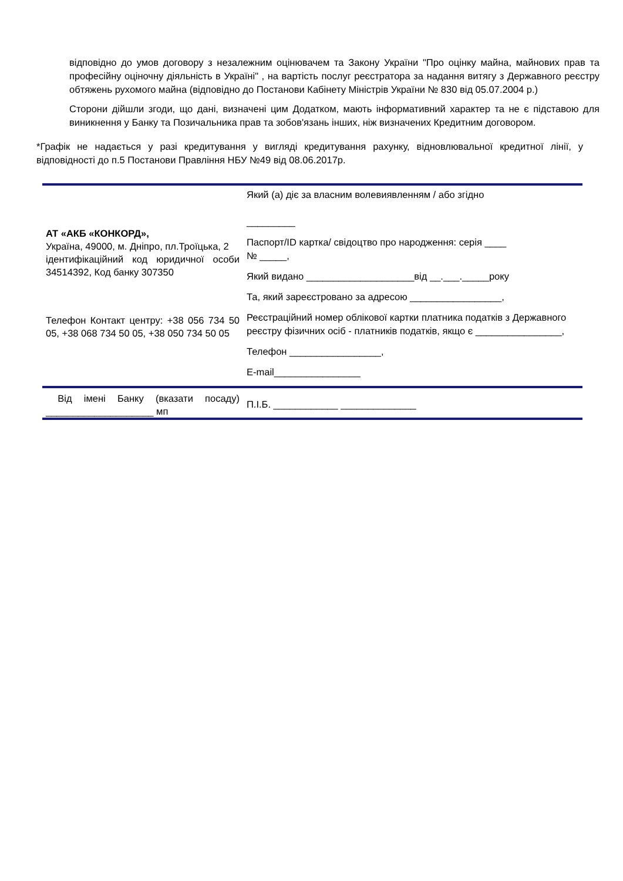відповідно до умов договору з незалежним оцінювачем та Закону України "Про оцінку майна, майнових прав та професійну оціночну діяльність в Україні" , на вартість послуг реєстратора за надання витягу з Державного реєстру обтяжень рухомого майна (відповідно до Постанови Кабінету Міністрів України № 830 від 05.07.2004 р.)
Сторони дійшли згоди, що дані, визначені цим Додатком, мають інформативний характер та не є підставою для виникнення у Банку та Позичальника прав та зобов'язань інших, ніж визначених Кредитним договором.
*Графік не надається у разі кредитування у вигляді кредитування рахунку, відновлювальної кредитної лінії, у відповідності до п.5 Постанови Правління НБУ №49 від 08.06.2017р.
| АТ «АКБ «КОНКОРД», Україна, 49000, м. Дніпро, пл.Троїцька, 2 ідентифікаційний код юридичної особи 34514392, Код банку 307350 Телефон Контакт центру: +38 056 734 50 05, +38 068 734 50 05, +38 050 734 50 05 | Який (а) діє за власним волевиявленням / або згідно _________ Паспорт/ID картка/ свідоцтво про народження: серія ____ № _____, Який видано ____________________від __.___._____року Та, який зареєстровано за адресою _________________, Реєстраційний номер облікової картки платника податків з Державного реєстру фізичних осіб - платників податків, якщо є ________________, Телефон _________________, E-mail________________ |
| Від імені Банку (вказати посаду) ____________________ мп | П.І.Б. ____________ ______________ |